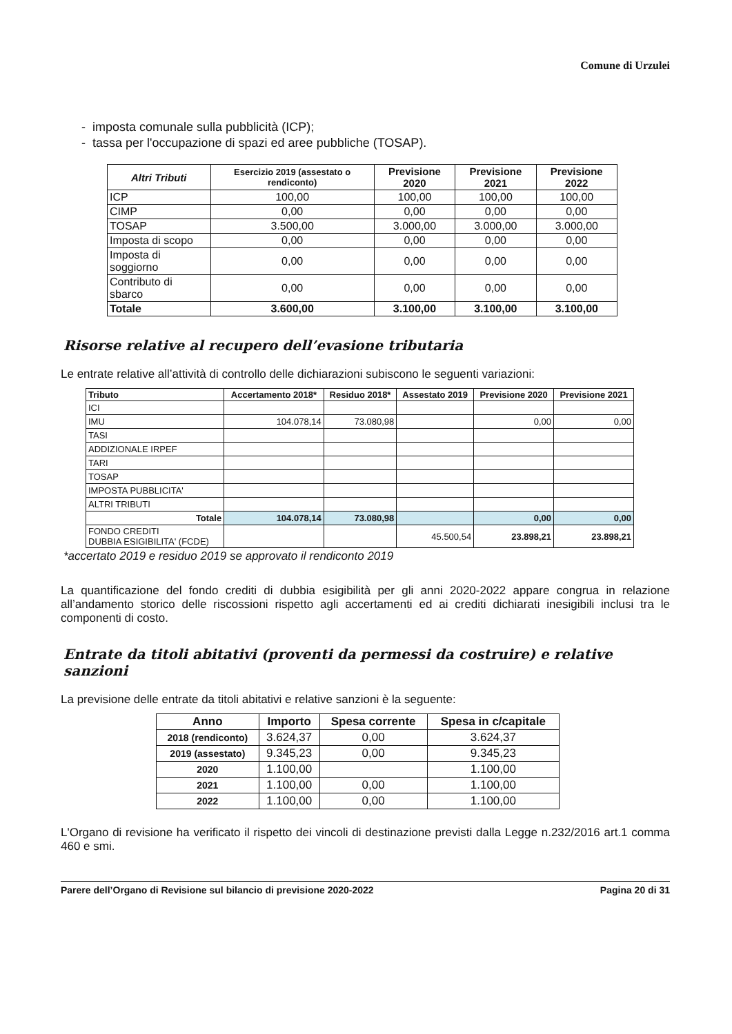Comune di Urzulei
- imposta comunale sulla pubblicità (ICP);
- tassa per l'occupazione di spazi ed aree pubbliche (TOSAP).
| Altri Tributi | Esercizio 2019 (assestato o rendiconto) | Previsione 2020 | Previsione 2021 | Previsione 2022 |
| --- | --- | --- | --- | --- |
| ICP | 100,00 | 100,00 | 100,00 | 100,00 |
| CIMP | 0,00 | 0,00 | 0,00 | 0,00 |
| TOSAP | 3.500,00 | 3.000,00 | 3.000,00 | 3.000,00 |
| Imposta di scopo | 0,00 | 0,00 | 0,00 | 0,00 |
| Imposta di soggiorno | 0,00 | 0,00 | 0,00 | 0,00 |
| Contributo di sbarco | 0,00 | 0,00 | 0,00 | 0,00 |
| Totale | 3.600,00 | 3.100,00 | 3.100,00 | 3.100,00 |
Risorse relative al recupero dell’evasione tributaria
Le entrate relative all’attività di controllo delle dichiarazioni subiscono le seguenti variazioni:
| Tributo | Accertamento 2018* | Residuo 2018* | Assestato 2019 | Previsione 2020 | Previsione 2021 |
| --- | --- | --- | --- | --- | --- |
| ICI | | | | | |
| IMU | 104.078,14 | 73.080,98 | | 0,00 | 0,00 |
| TASI | | | | | |
| ADDIZIONALE IRPEF | | | | | |
| TARI | | | | | |
| TOSAP | | | | | |
| IMPOSTA PUBBLICITA' | | | | | |
| ALTRI TRIBUTI | | | | | |
| Totale | 104.078,14 | 73.080,98 | | 0,00 | 0,00 |
| FONDO CREDITI DUBBIA ESIGIBILITA' (FCDE) | | | 45.500,54 | 23.898,21 | 23.898,21 |
*accertato 2019 e residuo 2019 se approvato il rendiconto 2019
La quantificazione del fondo crediti di dubbia esigibilità per gli anni 2020-2022 appare congrua in relazione all’andamento storico delle riscossioni rispetto agli accertamenti ed ai crediti dichiarati inesigibili inclusi tra le componenti di costo.
Entrate da titoli abitativi (proventi da permessi da costruire) e relative sanzioni
La previsione delle entrate da titoli abitativi e relative sanzioni è la seguente:
| Anno | Importo | Spesa corrente | Spesa in c/capitale |
| --- | --- | --- | --- |
| 2018 (rendiconto) | 3.624,37 | 0,00 | 3.624,37 |
| 2019 (assestato) | 9.345,23 | 0,00 | 9.345,23 |
| 2020 | 1.100,00 | | 1.100,00 |
| 2021 | 1.100,00 | 0,00 | 1.100,00 |
| 2022 | 1.100,00 | 0,00 | 1.100,00 |
L'Organo di revisione ha verificato il rispetto dei vincoli di destinazione previsti dalla Legge n.232/2016 art.1 comma 460 e smi.
Parere dell’Organo di Revisione sul bilancio di previsione 2020-2022 Pagina 20 di 31